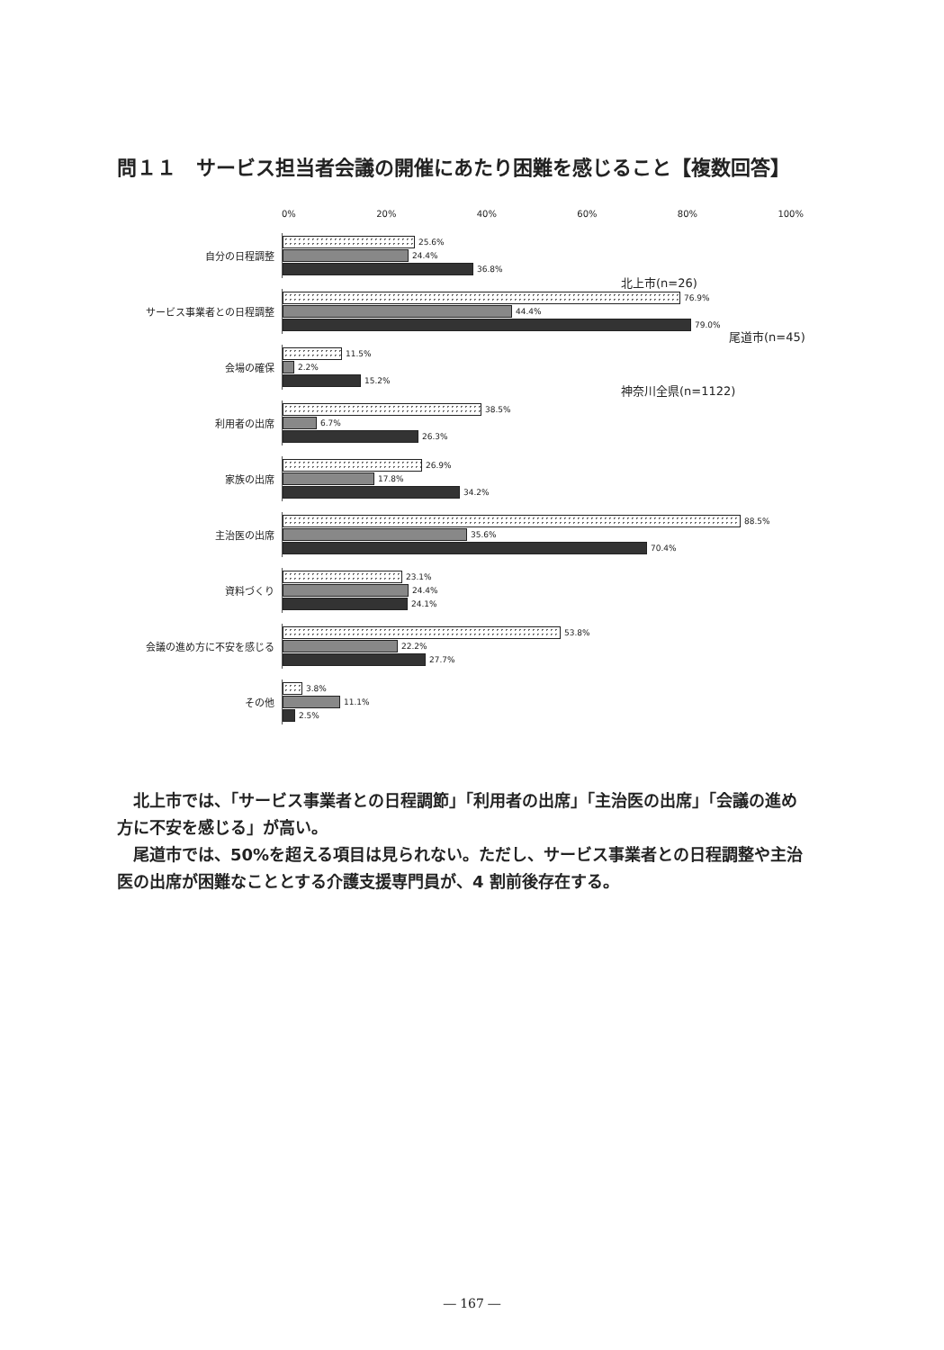問１１　サービス担当者会議の開催にあたり困難を感じること【複数回答】
0% 20% 40% 60% 80% 100%
自分の日程調整
25.6%
24.4%
36.8%
サービス事業者との日程調整
76.9%
44.4%
79.0%
会場の確保
11.5%
2.2%
15.2%
利用者の出席
38.5%
6.7%
26.3%
家族の出席
26.9%
17.8%
34.2%
主治医の出席
88.5%
35.6%
70.4%
資料づくり
23.1%
24.4%
24.1%
会議の進め方に不安を感じる
53.8%
22.2%
27.7%
その他
3.8%
11.1%
2.5%
北上市(n=26)
尾道市(n=45)
神奈川全県(n=1122)
北上市では、「サービス事業者との日程調節」「利用者の出席」「主治医の出席」「会議の進め方に不安を感じる」が高い。
尾道市では、50%を超える項目は見られない。ただし、サービス事業者との日程調整や主治医の出席が困難なこととする介護支援専門員が、4 割前後存在する。
― 167 ―